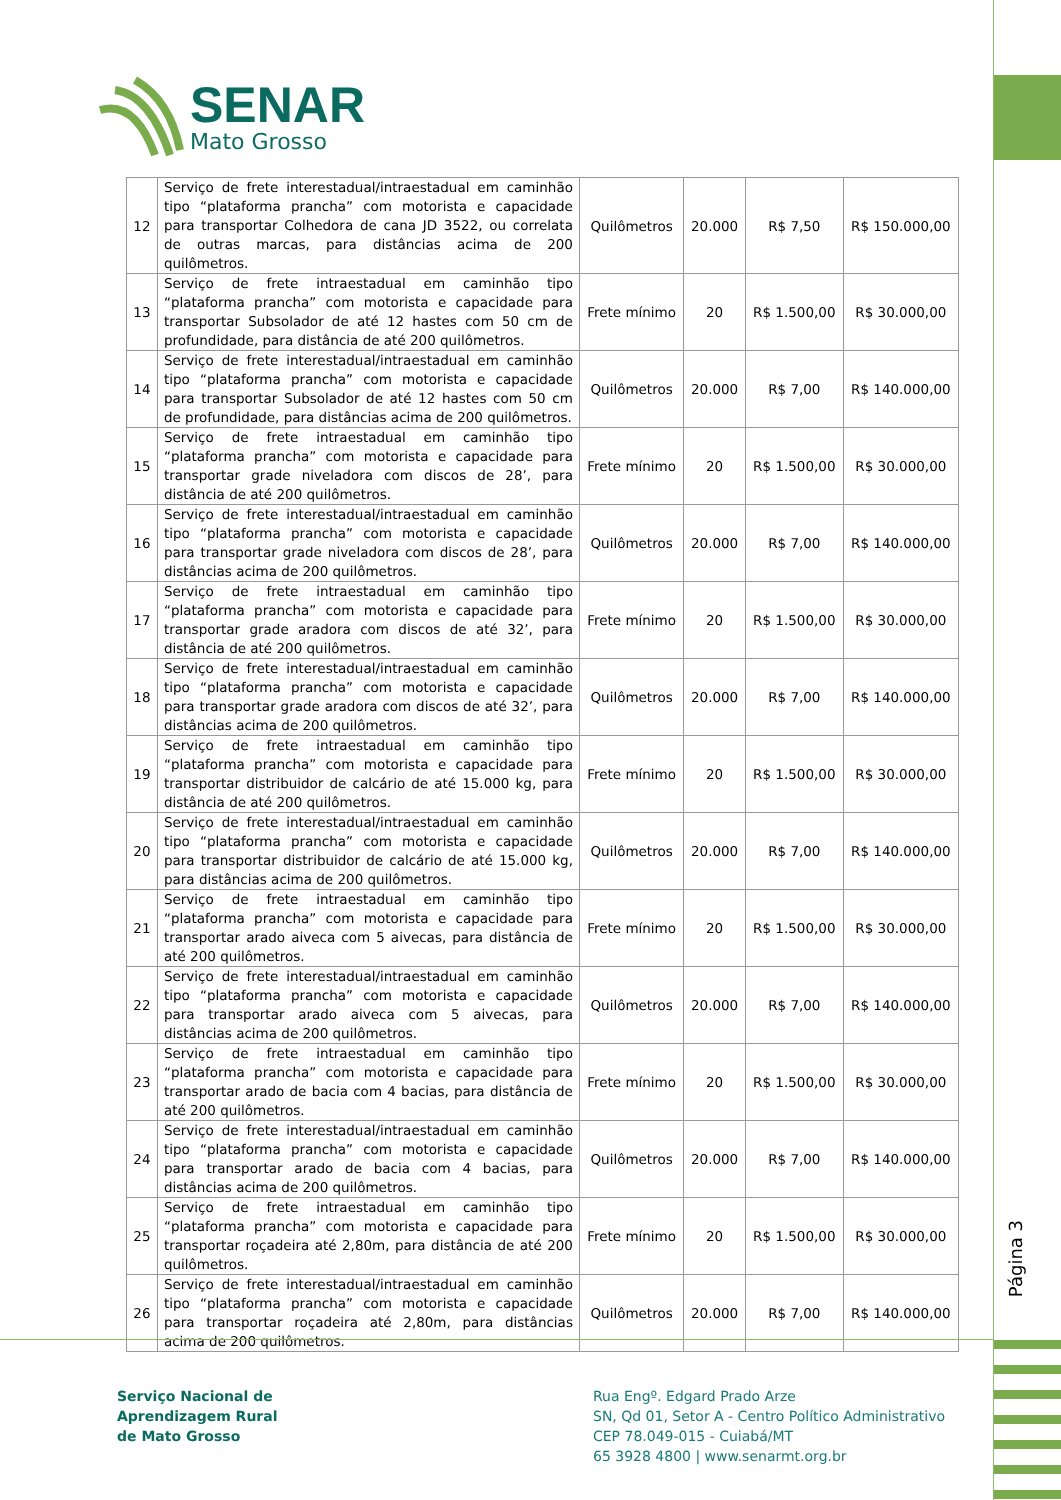SENAR
Mato Grosso
| 12 | Serviço de frete interestadual/intraestadual em caminhão tipo “plataforma prancha” com motorista e capacidade para transportar Colhedora de cana JD 3522, ou correlata de outras marcas, para distâncias acima de 200 quilômetros. | Quilômetros | 20.000 | R$ 7,50 | R$ 150.000,00 |
| 13 | Serviço de frete intraestadual em caminhão tipo “plataforma prancha” com motorista e capacidade para transportar Subsolador de até 12 hastes com 50 cm de profundidade, para distância de até 200 quilômetros. | Frete mínimo | 20 | R$ 1.500,00 | R$ 30.000,00 |
| 14 | Serviço de frete interestadual/intraestadual em caminhão tipo “plataforma prancha” com motorista e capacidade para transportar Subsolador de até 12 hastes com 50 cm de profundidade, para distâncias acima de 200 quilômetros. | Quilômetros | 20.000 | R$ 7,00 | R$ 140.000,00 |
| 15 | Serviço de frete intraestadual em caminhão tipo “plataforma prancha” com motorista e capacidade para transportar grade niveladora com discos de 28’, para distância de até 200 quilômetros. | Frete mínimo | 20 | R$ 1.500,00 | R$ 30.000,00 |
| 16 | Serviço de frete interestadual/intraestadual em caminhão tipo “plataforma prancha” com motorista e capacidade para transportar grade niveladora com discos de 28’, para distâncias acima de 200 quilômetros. | Quilômetros | 20.000 | R$ 7,00 | R$ 140.000,00 |
| 17 | Serviço de frete intraestadual em caminhão tipo “plataforma prancha” com motorista e capacidade para transportar grade aradora com discos de até 32’, para distância de até 200 quilômetros. | Frete mínimo | 20 | R$ 1.500,00 | R$ 30.000,00 |
| 18 | Serviço de frete interestadual/intraestadual em caminhão tipo “plataforma prancha” com motorista e capacidade para transportar grade aradora com discos de até 32’, para distâncias acima de 200 quilômetros. | Quilômetros | 20.000 | R$ 7,00 | R$ 140.000,00 |
| 19 | Serviço de frete intraestadual em caminhão tipo “plataforma prancha” com motorista e capacidade para transportar distribuidor de calcário de até 15.000 kg, para distância de até 200 quilômetros. | Frete mínimo | 20 | R$ 1.500,00 | R$ 30.000,00 |
| 20 | Serviço de frete interestadual/intraestadual em caminhão tipo “plataforma prancha” com motorista e capacidade para transportar distribuidor de calcário de até 15.000 kg, para distâncias acima de 200 quilômetros. | Quilômetros | 20.000 | R$ 7,00 | R$ 140.000,00 |
| 21 | Serviço de frete intraestadual em caminhão tipo “plataforma prancha” com motorista e capacidade para transportar arado aiveca com 5 aivecas, para distância de até 200 quilômetros. | Frete mínimo | 20 | R$ 1.500,00 | R$ 30.000,00 |
| 22 | Serviço de frete interestadual/intraestadual em caminhão tipo “plataforma prancha” com motorista e capacidade para transportar arado aiveca com 5 aivecas, para distâncias acima de 200 quilômetros. | Quilômetros | 20.000 | R$ 7,00 | R$ 140.000,00 |
| 23 | Serviço de frete intraestadual em caminhão tipo “plataforma prancha” com motorista e capacidade para transportar arado de bacia com 4 bacias, para distância de até 200 quilômetros. | Frete mínimo | 20 | R$ 1.500,00 | R$ 30.000,00 |
| 24 | Serviço de frete interestadual/intraestadual em caminhão tipo “plataforma prancha” com motorista e capacidade para transportar arado de bacia com 4 bacias, para distâncias acima de 200 quilômetros. | Quilômetros | 20.000 | R$ 7,00 | R$ 140.000,00 |
| 25 | Serviço de frete intraestadual em caminhão tipo “plataforma prancha” com motorista e capacidade para transportar roçadeira até 2,80m, para distância de até 200 quilômetros. | Frete mínimo | 20 | R$ 1.500,00 | R$ 30.000,00 |
| 26 | Serviço de frete interestadual/intraestadual em caminhão tipo “plataforma prancha” com motorista e capacidade para transportar roçadeira até 2,80m, para distâncias acima de 200 quilômetros. | Quilômetros | 20.000 | R$ 7,00 | R$ 140.000,00 |
Página 3
Serviço Nacional de
Aprendizagem Rural
de Mato Grosso
Rua Engº. Edgard Prado Arze
SN, Qd 01, Setor A - Centro Político Administrativo
CEP 78.049-015 - Cuiabá/MT
65 3928 4800 | www.senarmt.org.br